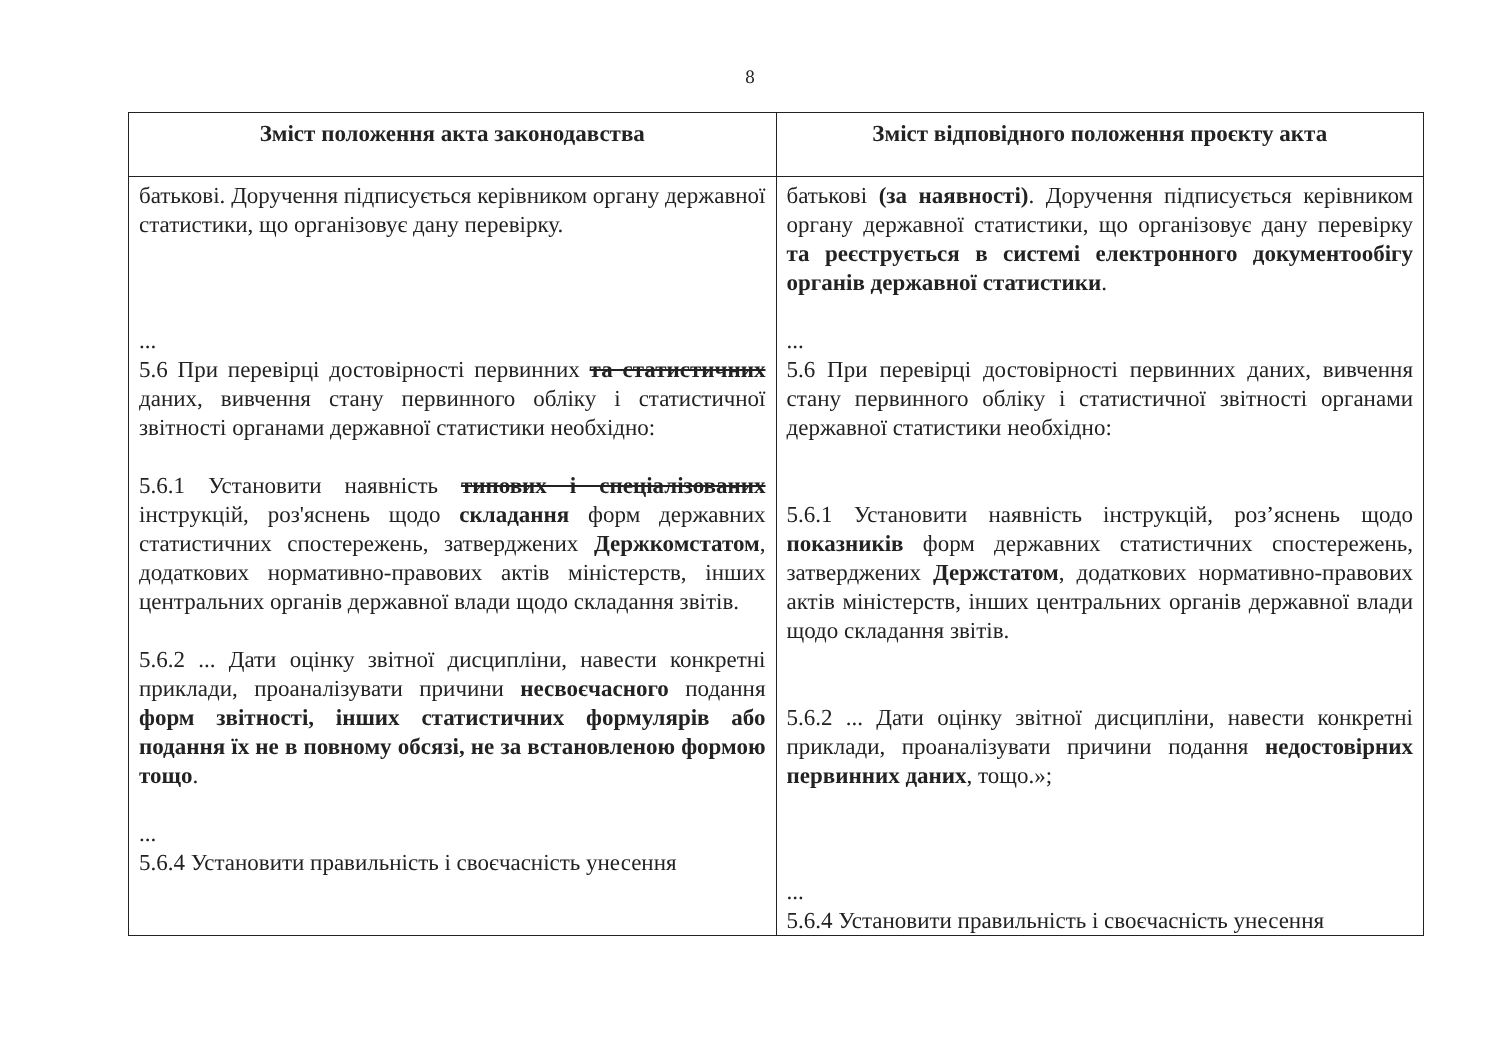8
| Зміст положення акта законодавства | Зміст відповідного положення проєкту акта |
| --- | --- |
| батькові. Доручення підписується керівником органу державної статистики, що організовує дану перевірку. ... 5.6 При перевірці достовірності первинних та статистичних даних, вивчення стану первинного обліку і статистичної звітності органами державної статистики необхідно: 5.6.1 Установити наявність типових і спеціалізованих інструкцій, роз'яснень щодо складання форм державних статистичних спостережень, затверджених Держкомстатом , додаткових нормативно-правових актів міністерств, інших центральних органів державної влади щодо складання звітів. 5.6.2 ... Дати оцінку звітної дисципліни, навести конкретні приклади, проаналізувати причини несвоєчасного подання форм звітності, інших статистичних формулярів або подання їх не в повному обсязі, не за встановленою формою тощо . ... 5.6.4 Установити правильність і своєчасність унесення | батькові (за наявності) . Доручення підписується керівником органу державної статистики, що організовує дану перевірку та реєструється в системі електронного документообігу органів державної статистики . ... 5.6 При перевірці достовірності первинних даних, вивчення стану первинного обліку і статистичної звітності органами державної статистики необхідно: 5.6.1 Установити наявність інструкцій, роз’яснень щодо показників форм державних статистичних спостережень, затверджених Держстатом , додаткових нормативно-правових актів міністерств, інших центральних органів державної влади щодо складання звітів. 5.6.2 ... Дати оцінку звітної дисципліни, навести конкретні приклади, проаналізувати причини подання недостовірних первинних даних , тощо.»; ... 5.6.4 Установити правильність і своєчасність унесення |